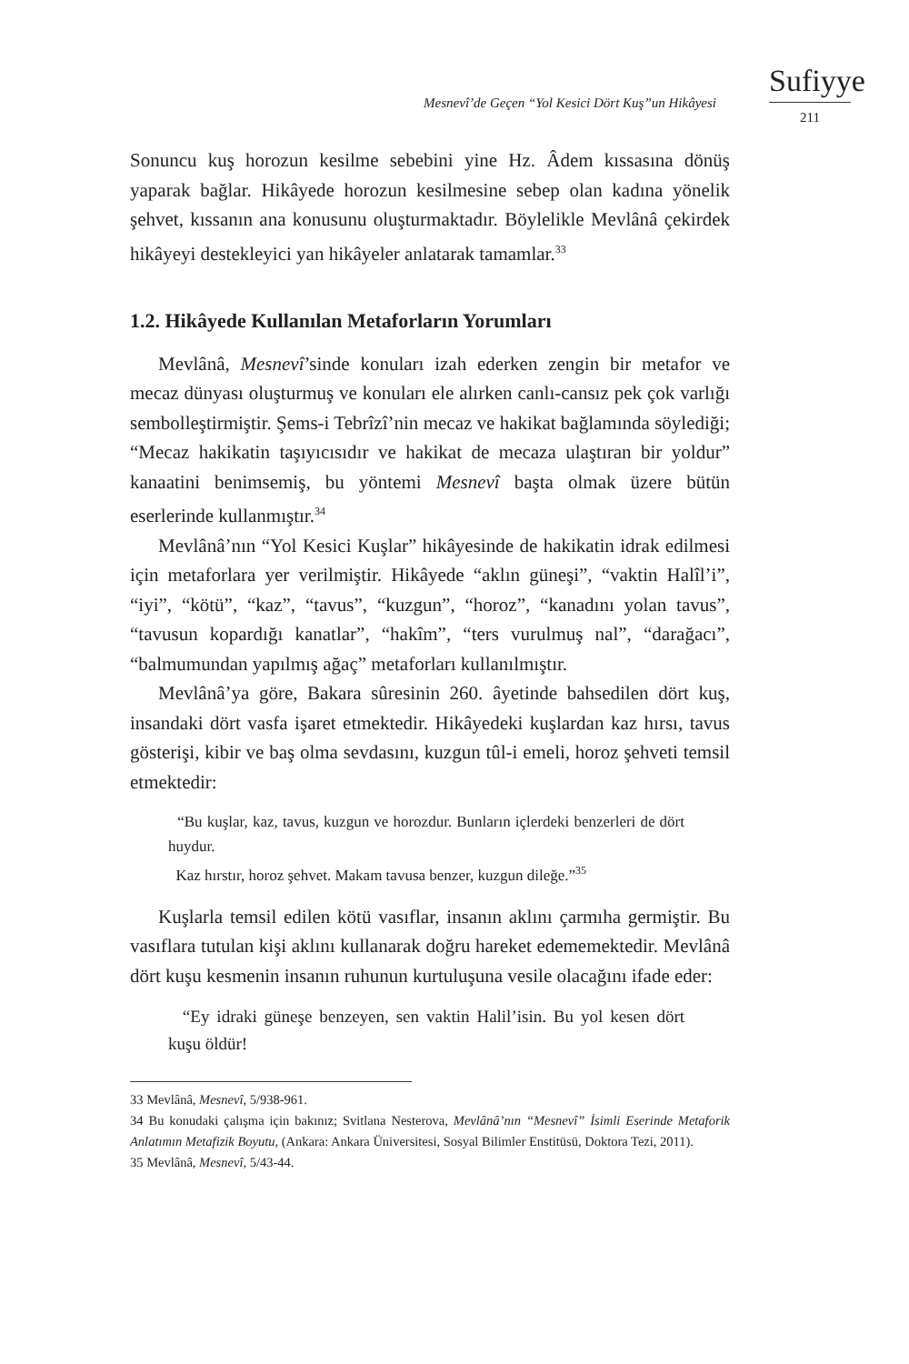Mesnevî’de Geçen “Yol Kesici Dört Kuş”un Hikâyesi
Sufiyye
211
Sonuncu kuş horozun kesilme sebebini yine Hz. Âdem kıssasına dönüş yaparak bağlar. Hikâyede horozun kesilmesine sebep olan kadına yönelik şehvet, kıssanın ana konusunu oluşturmaktadır. Böylelikle Mevlânâ çekirdek hikâyeyi destekleyici yan hikâyeler anlatarak tamamlar.<sup>33</sup>
1.2. Hikâyede Kullanılan Metaforların Yorumları
Mevlânâ, Mesnevî’sinde konuları izah ederken zengin bir metafor ve mecaz dünyası oluşturmuş ve konuları ele alırken canlı-cansız pek çok varlığı sembolleştirmiştir. Şems-i Tebrîzî’nin mecaz ve hakikat bağlamında söylediği; “Mecaz hakikatin taşıyıcısıdır ve hakikat de mecaza ulaştıran bir yoldur” kanaatini benimsemiş, bu yöntemi Mesnevî başta olmak üzere bütün eserlerinde kullanmıştır.<sup>34</sup>
Mevlânâ’nın “Yol Kesici Kuşlar” hikâyesinde de hakikatin idrak edilmesi için metaforlara yer verilmiştir. Hikâyede “aklın güneşi”, “vaktin Halîl’i”, “iyi”, “kötü”, “kaz”, “tavus”, “kuzgun”, “horoz”, “kanadını yolan tavus”, “tavusun kopardığı kanatlar”, “hakîm”, “ters vurulmuş nal”, “darağacı”, “balmumundan yapılmış ağaç” metaforları kullanılmıştır.
Mevlânâ’ya göre, Bakara sûresinin 260. âyetinde bahsedilen dört kuş, insandaki dört vasfa işaret etmektedir. Hikâyedeki kuşlardan kaz hırsı, tavus gösterişi, kibir ve baş olma sevdasını, kuzgun tûl-i emeli, horoz şehveti temsil etmektedir:
“Bu kuşlar, kaz, tavus, kuzgun ve horozdur. Bunların içlerdeki benzerleri de dört huydur.
Kaz hırstır, horoz şehvet. Makam tavusa benzer, kuzgun dileğe.”<sup>35</sup>
Kuşlarla temsil edilen kötü vasıflar, insanın aklını çarmıha germiştir. Bu vasıflara tutulan kişi aklını kullanarak doğru hareket edememektedir. Mevlânâ dört kuşu kesmenin insanın ruhunun kurtuluşuna vesile olacağını ifade eder:
“Ey idraki güneşe benzeyen, sen vaktin Halil’isin. Bu yol kesen dört kuşu öldür!
33 Mevlânâ, Mesnevî, 5/938-961.
34 Bu konudaki çalışma için bakınız; Svitlana Nesterova, Mevlânâ’nın “Mesnevî” İsimli Eserinde Metaforik Anlatımın Metafizik Boyutu, (Ankara: Ankara Üniversitesi, Sosyal Bilimler Enstitüsü, Doktora Tezi, 2011).
35 Mevlânâ, Mesnevî, 5/43-44.